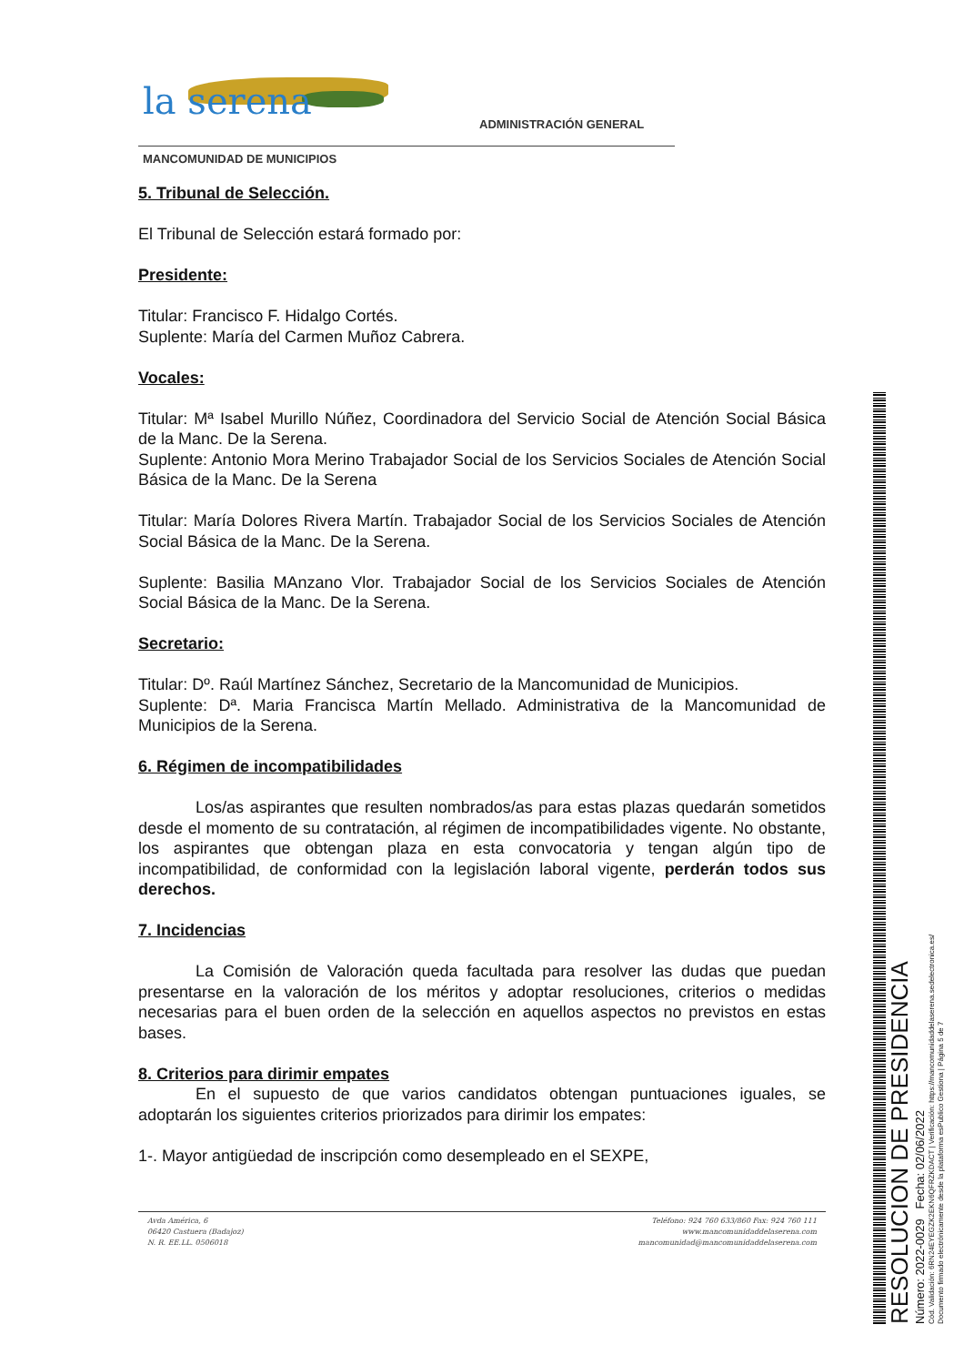la serena ADMINISTRACIÓN GENERAL
MANCOMUNIDAD DE MUNICIPIOS
5. Tribunal de Selección.
El Tribunal de Selección estará formado por:
Presidente:
Titular: Francisco F. Hidalgo Cortés.
Suplente: María del Carmen Muñoz Cabrera.
Vocales:
Titular: Mª Isabel Murillo Núñez, Coordinadora del Servicio Social de Atención Social Básica de la Manc. De la Serena.
Suplente: Antonio Mora Merino Trabajador Social de los Servicios Sociales de Atención Social Básica de la Manc. De la Serena
Titular: María Dolores Rivera Martín. Trabajador Social de los Servicios Sociales de Atención Social Básica de la Manc. De la Serena.
Suplente: Basilia MAnzano Vlor. Trabajador Social de los Servicios Sociales de Atención Social Básica de la Manc. De la Serena.
Secretario:
Titular: Dº. Raúl Martínez Sánchez, Secretario de la Mancomunidad de Municipios.
Suplente: Dª. Maria Francisca Martín Mellado. Administrativa de la Mancomunidad de Municipios de la Serena.
6. Régimen de incompatibilidades
Los/as aspirantes que resulten nombrados/as para estas plazas quedarán sometidos desde el momento de su contratación, al régimen de incompatibilidades vigente. No obstante, los aspirantes que obtengan plaza en esta convocatoria y tengan algún tipo de incompatibilidad, de conformidad con la legislación laboral vigente, perderán todos sus derechos.
7. Incidencias
La Comisión de Valoración queda facultada para resolver las dudas que puedan presentarse en la valoración de los méritos y adoptar resoluciones, criterios o medidas necesarias para el buen orden de la selección en aquellos aspectos no previstos en estas bases.
8. Criterios para dirimir empates
En el supuesto de que varios candidatos obtengan puntuaciones iguales, se adoptarán los siguientes criterios priorizados para dirimir los empates:
1-. Mayor antigüedad de inscripción como desempleado en el SEXPE,
Avda América, 6
06420 Castuera (Badajoz)
N. R. EE.LL. 0506018
Teléfono: 924 760 633/860 Fax: 924 760 111
www.mancomunidaddelaserena.com
mancomunidad@mancomunidaddelaserena.com
RESOLUCION DE PRESIDENCIA
Número: 2022-0029 Fecha: 02/06/2022
Cód. Validación: 6RN24EYEGZK2EKN6QFRZKDACT | Verificación: https://mancomunidaddelaserena.sedelectronica.es/
Documento firmado electrónicamente desde la plataforma esPublico Gestiona | Página 5 de 7